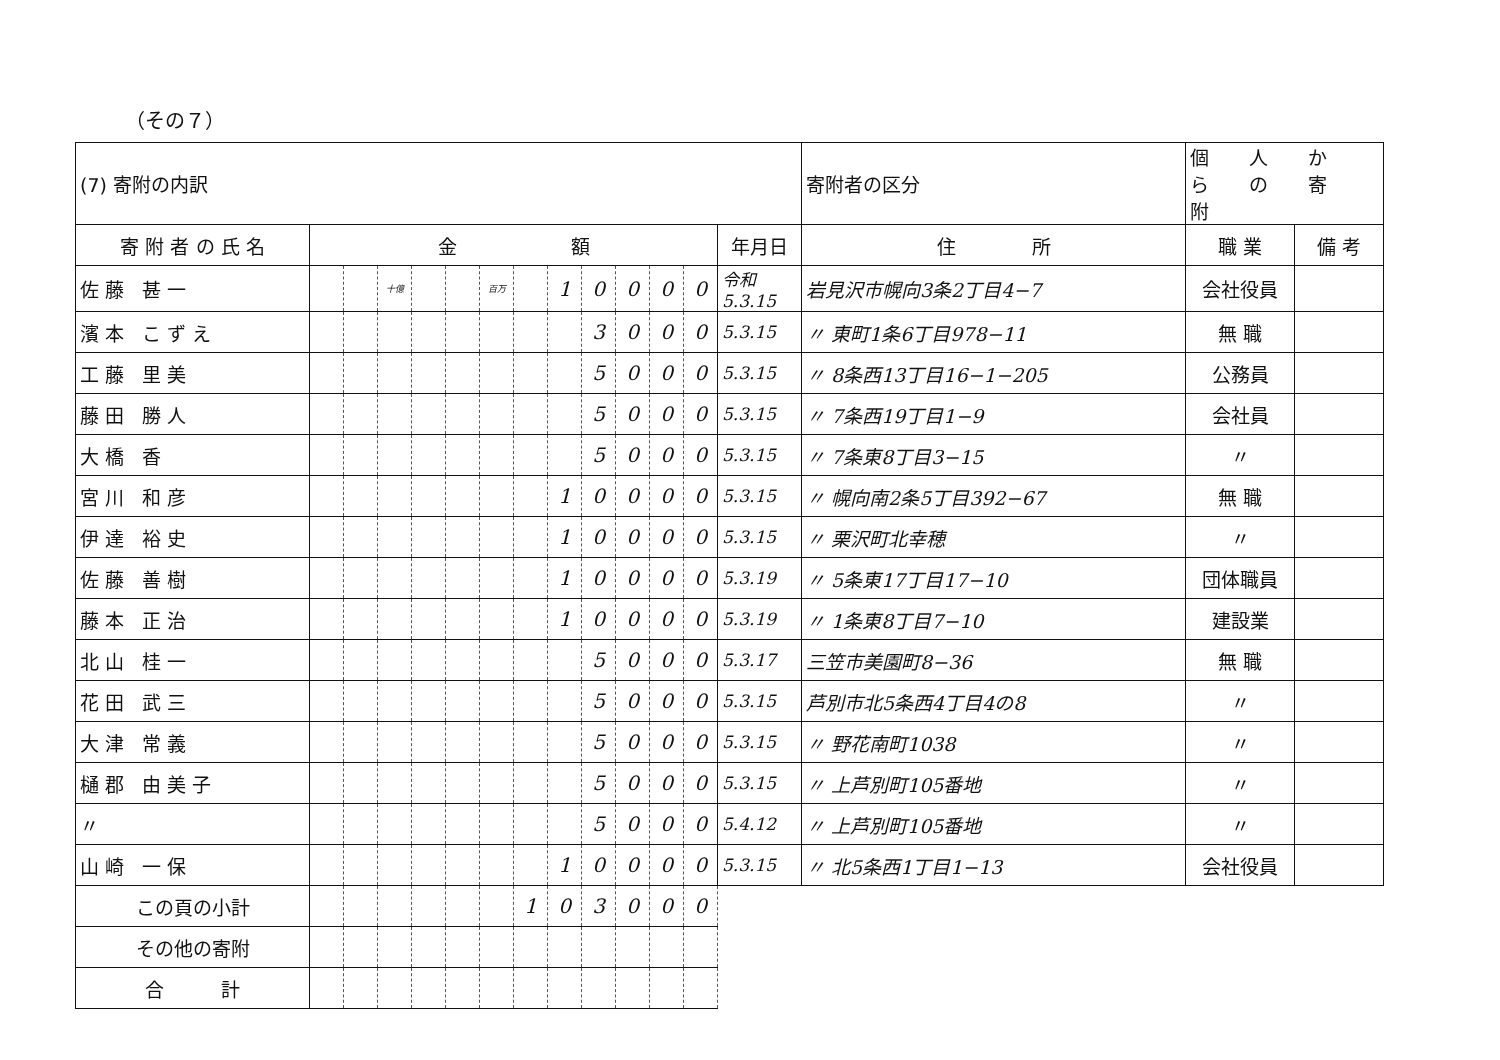（その７）
| (7) 寄附の内訳 | | | | | | | | | | | | | | | 寄附者の区分 | 個人からの寄附 | |
| 寄 附 者 の 氏 名 | 金 額 | | | | | | | | | | | | 年月日 | 住 所 | | 職 業 | 備 考 |
| 佐藤 甚一 | | | 十億 | | | 百万 | | 1 | 0 | 0 | 0 | 0 | 令和 5.3.15 | 岩見沢市幌向3条2丁目4−7 | | 会社役員 | |
| 濱本 こずえ | | | | | | | | | 3 | 0 | 0 | 0 | 5.3.15 | 〃 東町1条6丁目978−11 | | 無 職 | |
| 工藤 里美 | | | | | | | | | 5 | 0 | 0 | 0 | 5.3.15 | 〃 8条西13丁目16−1−205 | | 公務員 | |
| 藤田 勝人 | | | | | | | | | 5 | 0 | 0 | 0 | 5.3.15 | 〃 7条西19丁目1−9 | | 会社員 | |
| 大橋 香 | | | | | | | | | 5 | 0 | 0 | 0 | 5.3.15 | 〃 7条東8丁目3−15 | | 〃 | |
| 宮川 和彦 | | | | | | | | 1 | 0 | 0 | 0 | 0 | 5.3.15 | 〃 幌向南2条5丁目392−67 | | 無 職 | |
| 伊達 裕史 | | | | | | | | 1 | 0 | 0 | 0 | 0 | 5.3.15 | 〃 栗沢町北幸穂 | | 〃 | |
| 佐藤 善樹 | | | | | | | | 1 | 0 | 0 | 0 | 0 | 5.3.19 | 〃 5条東17丁目17−10 | | 団体職員 | |
| 藤本 正治 | | | | | | | | 1 | 0 | 0 | 0 | 0 | 5.3.19 | 〃 1条東8丁目7−10 | | 建設業 | |
| 北山 桂一 | | | | | | | | | 5 | 0 | 0 | 0 | 5.3.17 | 三笠市美園町8−36 | | 無 職 | |
| 花田 武三 | | | | | | | | | 5 | 0 | 0 | 0 | 5.3.15 | 芦別市北5条西4丁目4の8 | | 〃 | |
| 大津 常義 | | | | | | | | | 5 | 0 | 0 | 0 | 5.3.15 | 〃 野花南町1038 | | 〃 | |
| 樋郡 由美子 | | | | | | | | | 5 | 0 | 0 | 0 | 5.3.15 | 〃 上芦別町105番地 | | 〃 | |
| 〃 | | | | | | | | | 5 | 0 | 0 | 0 | 5.4.12 | 〃 上芦別町105番地 | | 〃 | |
| 山崎 一保 | | | | | | | | 1 | 0 | 0 | 0 | 0 | 5.3.15 | 〃 北5条西1丁目1−13 | | 会社役員 | |
| この頁の小計 | | | | | | | 1 | 0 | 3 | 0 | 0 | 0 | | | | | |
| その他の寄附 | | | | | | | | | | | | | | | | | |
| 合 計 | | | | | | | | | | | | | | | | | |